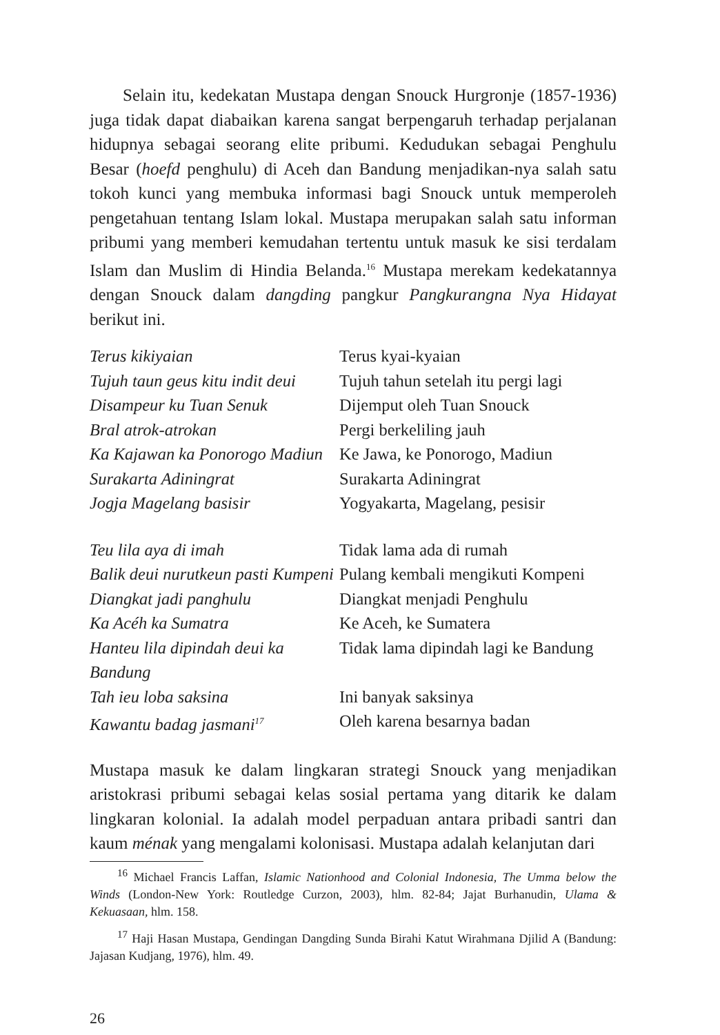Selain itu, kedekatan Mustapa dengan Snouck Hurgronje (1857-1936) juga tidak dapat diabaikan karena sangat berpengaruh terhadap perjalanan hidupnya sebagai seorang elite pribumi. Kedudukan sebagai Penghulu Besar (hoefd penghulu) di Aceh dan Bandung menjadikan-nya salah satu tokoh kunci yang membuka informasi bagi Snouck untuk memperoleh pengetahuan tentang Islam lokal. Mustapa merupakan salah satu informan pribumi yang memberi kemudahan tertentu untuk masuk ke sisi terdalam Islam dan Muslim di Hindia Belanda.<sup>16</sup> Mustapa merekam kedekatannya dengan Snouck dalam dangding pangkur Pangkurangna Nya Hidayat berikut ini.
| Terus kikiyaian | Terus kyai-kyaian |
| Tujuh taun geus kitu indit deui | Tujuh tahun setelah itu pergi lagi |
| Disampeur ku Tuan Senuk | Dijemput oleh Tuan Snouck |
| Bral atrok-atrokan | Pergi berkeliling jauh |
| Ka Kajawan ka Ponorogo Madiun | Ke Jawa, ke Ponorogo, Madiun |
| Surakarta Adiningrat | Surakarta Adiningrat |
| Jogja Magelang basisir | Yogyakarta, Magelang, pesisir |
| Teu lila aya di imah | Tidak lama ada di rumah |
| Balik deui nurutkeun pasti Kumpeni | Pulang kembali mengikuti Kompeni |
| Diangkat jadi panghulu | Diangkat menjadi Penghulu |
| Ka Acéh ka Sumatra | Ke Aceh, ke Sumatera |
| Hanteu lila dipindah deui ka Bandung | Tidak lama dipindah lagi ke Bandung |
| Tah ieu loba saksina | Ini banyak saksinya |
| Kawantu badag jasmani<sup>17</sup> | Oleh karena besarnya badan |
Mustapa masuk ke dalam lingkaran strategi Snouck yang menjadikan aristokrasi pribumi sebagai kelas sosial pertama yang ditarik ke dalam lingkaran kolonial. Ia adalah model perpaduan antara pribadi santri dan kaum ménak yang mengalami kolonisasi. Mustapa adalah kelanjutan dari
<sup>16</sup> Michael Francis Laffan, Islamic Nationhood and Colonial Indonesia, The Umma below the Winds (London-New York: Routledge Curzon, 2003), hlm. 82-84; Jajat Burhanudin, Ulama & Kekuasaan, hlm. 158.
<sup>17</sup> Haji Hasan Mustapa, Gendingan Dangding Sunda Birahi Katut Wirahmana Djilid A (Bandung: Jajasan Kudjang, 1976), hlm. 49.
26